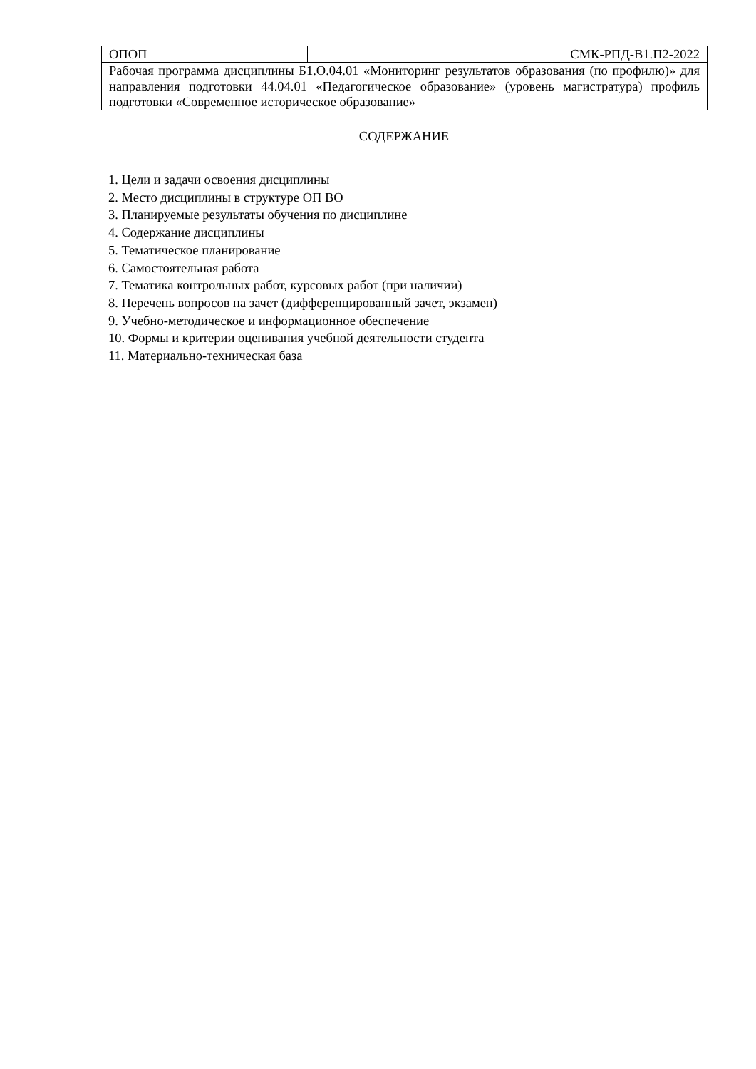| ОПОП | СМК-РПД-В1.П2-2022 |
| Рабочая программа дисциплины Б1.О.04.01 «Мониторинг результатов образования (по профилю)» для направления подготовки 44.04.01 «Педагогическое образование» (уровень магистратура) профиль подготовки «Современное историческое образование» | |
СОДЕРЖАНИЕ
1. Цели и задачи освоения дисциплины
2. Место дисциплины в структуре ОП ВО
3. Планируемые результаты обучения по дисциплине
4. Содержание дисциплины
5. Тематическое планирование
6. Самостоятельная работа
7. Тематика контрольных работ, курсовых работ (при наличии)
8. Перечень вопросов на зачет (дифференцированный зачет, экзамен)
9. Учебно-методическое и информационное обеспечение
10. Формы и критерии оценивания учебной деятельности студента
11. Материально-техническая база